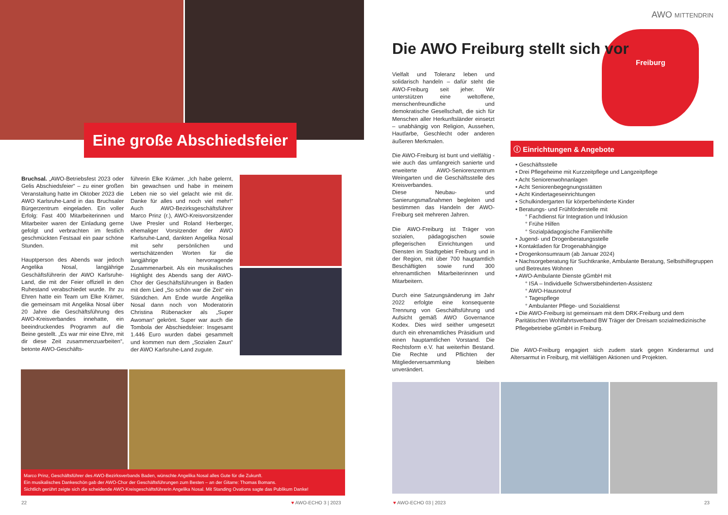Eine große Abschiedsfeier
Bruchsal. „AWO-Betriebsfest 2023 oder Gelis Abschiedsfeier“ – zu einer großen Veranstaltung hatte im Oktober 2023 die AWO Karlsruhe-Land in das Bruchsaler Bürgerzentrum eingeladen. Ein voller Erfolg: Fast 400 Mitarbeiterinnen und Mitarbeiter waren der Einladung gerne gefolgt und verbrachten im festlich geschmückten Festsaal ein paar schöne Stunden.
Hauptperson des Abends war jedoch Angelika Nosal, langjährige Geschäftsführerin der AWO Karlsruhe-Land, die mit der Feier offiziell in den Ruhestand verabschiedet wurde. Ihr zu Ehren hatte ein Team um Elke Krämer, die gemeinsam mit Angelika Nosal über 20 Jahre die Geschäftsführung des AWO-Kreisverbandes innehatte, ein beeindruckendes Programm auf die Beine gestellt. „Es war mir eine Ehre, mit dir diese Zeit zusammenzuarbeiten“, betonte AWO-Geschäfts-
führerin Elke Krämer. „Ich habe gelernt, bin gewachsen und habe in meinem Leben nie so viel gelacht wie mit dir. Danke für alles und noch viel mehr!“ Auch AWO-Bezirksgeschäftsführer Marco Prinz (r.), AWO-Kreisvorsitzender Uwe Presler und Roland Herberger, ehemaliger Vorsitzender der AWO Karlsruhe-Land, dankten Angelika Nosal mit sehr persönlichen und wertschätzenden Worten für die langjährige hervorragende Zusammenarbeit. Als ein musikalisches Highlight des Abends sang der AWO-Chor der Geschäftsführungen in Baden mit dem Lied „So schön war die Zeit“ ein Ständchen. Am Ende wurde Angelika Nosal dann noch von Moderatorin Christina Rübenacker als „Super Awoman“ gekrönt. Super war auch die Tombola der Abschiedsfeier: Insgesamt 1.446 Euro wurden dabei gesammelt und kommen nun dem „Sozialen Zaun“ der AWO Karlsruhe-Land zugute.
Marco Prinz, Geschäftsführer des AWO-Bezirksverbands Baden, wünschte Angelika Nosal alles Gute für die Zukunft.
Ein musikalisches Dankeschön gab der AWO-Chor der Geschäftsführungen zum Besten – an der Gitarre: Thomas Bomans.
Sichtlich gerührt zeigte sich die scheidende AWO-Kreisgeschäftsführerin Angelika Nosal. Mit Standing Ovations sagte das Publikum Danke!
22 ♥ AWO-ECHO 3 | 2023
AWO MITTENDRIN
Freiburg
Die AWO Freiburg stellt sich vor
Vielfalt und Toleranz leben und solidarisch handeln – dafür steht die AWO-Freiburg seit jeher. Wir unterstützen eine weltoffene, menschenfreundliche und demokratische Gesellschaft, die sich für Menschen aller Herkunftsländer einsetzt – unabhängig von Religion, Aussehen, Hautfarbe, Geschlecht oder anderen äußeren Merkmalen.
Die AWO-Freiburg ist bunt und vielfältig - wie auch das umfangreich sanierte und erweiterte AWO-Seniorenzentrum Weingarten und die Geschäftsstelle des Kreisverbandes.
Diese Neubau- und Sanierungsmaßnahmen begleiten und bestimmen das Handeln der AWO-Freiburg seit mehreren Jahren.
Die AWO-Freiburg ist Träger von sozialen, pädagogischen sowie pflegerischen Einrichtungen und Diensten im Stadtgebiet Freiburg und in der Region, mit über 700 hauptamtlich Beschäftigten sowie rund 300 ehrenamtlichen Mitarbeiterinnen und Mitarbeitern.
Durch eine Satzungsänderung im Jahr 2022 erfolgte eine konsequente Trennung von Geschäftsführung und Aufsicht gemäß AWO Governance Kodex. Dies wird seither umgesetzt durch ein ehrenamtliches Präsidium und einen hauptamtlichen Vorstand. Die Rechtsform e.V. hat weiterhin Bestand. Die Rechte und Pflichten der Mitgliederversammlung bleiben unverändert.
ⓘ Einrichtungen & Angebote
• Geschäftsstelle
• Drei Pflegeheime mit Kurzzeitpflege und Langzeitpflege
• Acht Seniorenwohnanlagen
• Acht Seniorenbegegnungsstätten
• Acht Kindertageseinrichtungen
• Schulkindergarten für körperbehinderte Kinder
• Beratungs- und Frühförderstelle mit
° Fachdienst für Integration und Inklusion
° Frühe Hilfen
° Sozialpädagogische Familienhilfe
• Jugend- und Drogenberatungsstelle
• Kontaktladen für Drogenabhängige
• Drogenkonsumraum (ab Januar 2024)
• Nachsorgeberatung für Suchtkranke, Ambulante Beratung, Selbsthilfegruppen und Betreutes Wohnen
• AWO-Ambulante Dienste gGmbH mit
° ISA – Individuelle Schwerstbehinderten-Assistenz
° AWO-Hausnotruf
° Tagespflege
° Ambulanter Pflege- und Sozialdienst
• Die AWO-Freiburg ist gemeinsam mit dem DRK-Freiburg und dem Paritätischen Wohlfahrtsverband BW Träger der Dreisam sozialmedizinische Pflegebetriebe gGmbH in Freiburg.
Die AWO-Freiburg engagiert sich zudem stark gegen Kinderarmut und Altersarmut in Freiburg, mit vielfältigen Aktionen und Projekten.
♥ AWO-ECHO 03 | 2023 23